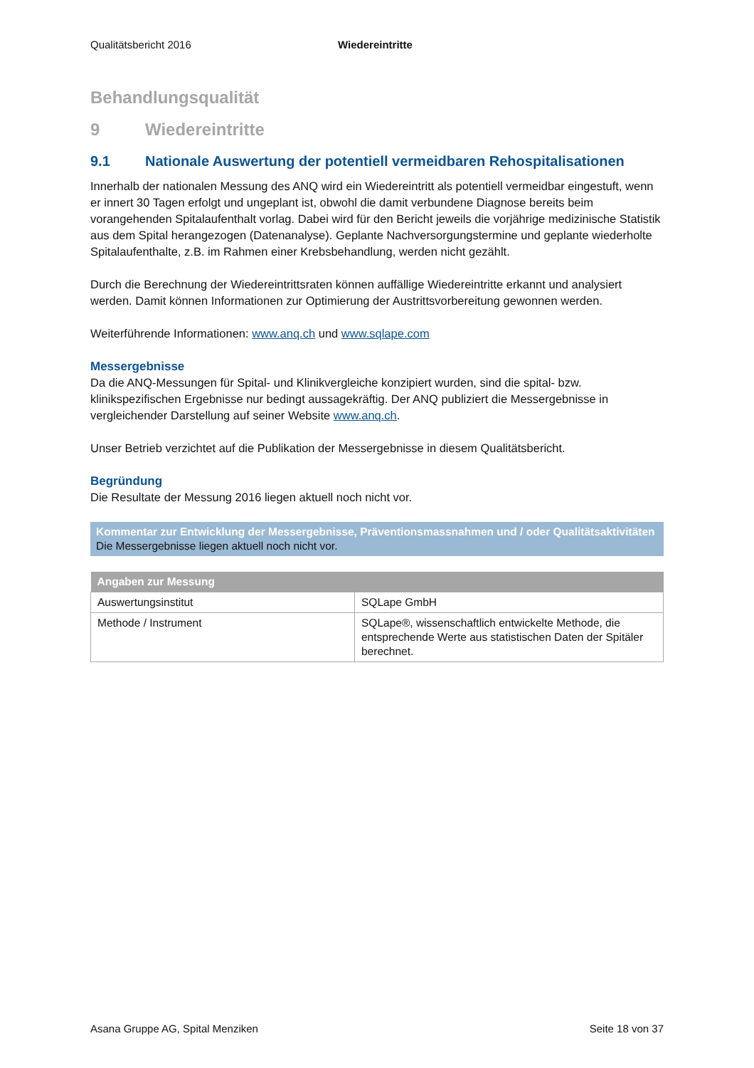Qualitätsbericht 2016 Wiedereintritte
Behandlungsqualität
9 Wiedereintritte
9.1 Nationale Auswertung der potentiell vermeidbaren Rehospitalisationen
Innerhalb der nationalen Messung des ANQ wird ein Wiedereintritt als potentiell vermeidbar eingestuft, wenn er innert 30 Tagen erfolgt und ungeplant ist, obwohl die damit verbundene Diagnose bereits beim vorangehenden Spitalaufenthalt vorlag. Dabei wird für den Bericht jeweils die vorjährige medizinische Statistik aus dem Spital herangezogen (Datenanalyse). Geplante Nachversorgungstermine und geplante wiederholte Spitalaufenthalte, z.B. im Rahmen einer Krebsbehandlung, werden nicht gezählt.
Durch die Berechnung der Wiedereintrittsraten können auffällige Wiedereintritte erkannt und analysiert werden. Damit können Informationen zur Optimierung der Austrittsvorbereitung gewonnen werden.
Weiterführende Informationen: www.anq.ch und www.sqlape.com
Messergebnisse
Da die ANQ-Messungen für Spital- und Klinikvergleiche konzipiert wurden, sind die spital- bzw. klinikspezifischen Ergebnisse nur bedingt aussagekräftig. Der ANQ publiziert die Messergebnisse in vergleichender Darstellung auf seiner Website www.anq.ch.
Unser Betrieb verzichtet auf die Publikation der Messergebnisse in diesem Qualitätsbericht.
Begründung
Die Resultate der Messung 2016 liegen aktuell noch nicht vor.
Kommentar zur Entwicklung der Messergebnisse, Präventionsmassnahmen und / oder Qualitätsaktivitäten
Die Messergebnisse liegen aktuell noch nicht vor.
| Angaben zur Messung | |
| --- | --- |
| Auswertungsinstitut | SQLape GmbH |
| Methode / Instrument | SQLape®, wissenschaftlich entwickelte Methode, die entsprechende Werte aus statistischen Daten der Spitäler berechnet. |
Asana Gruppe AG, Spital Menziken Seite 18 von 37